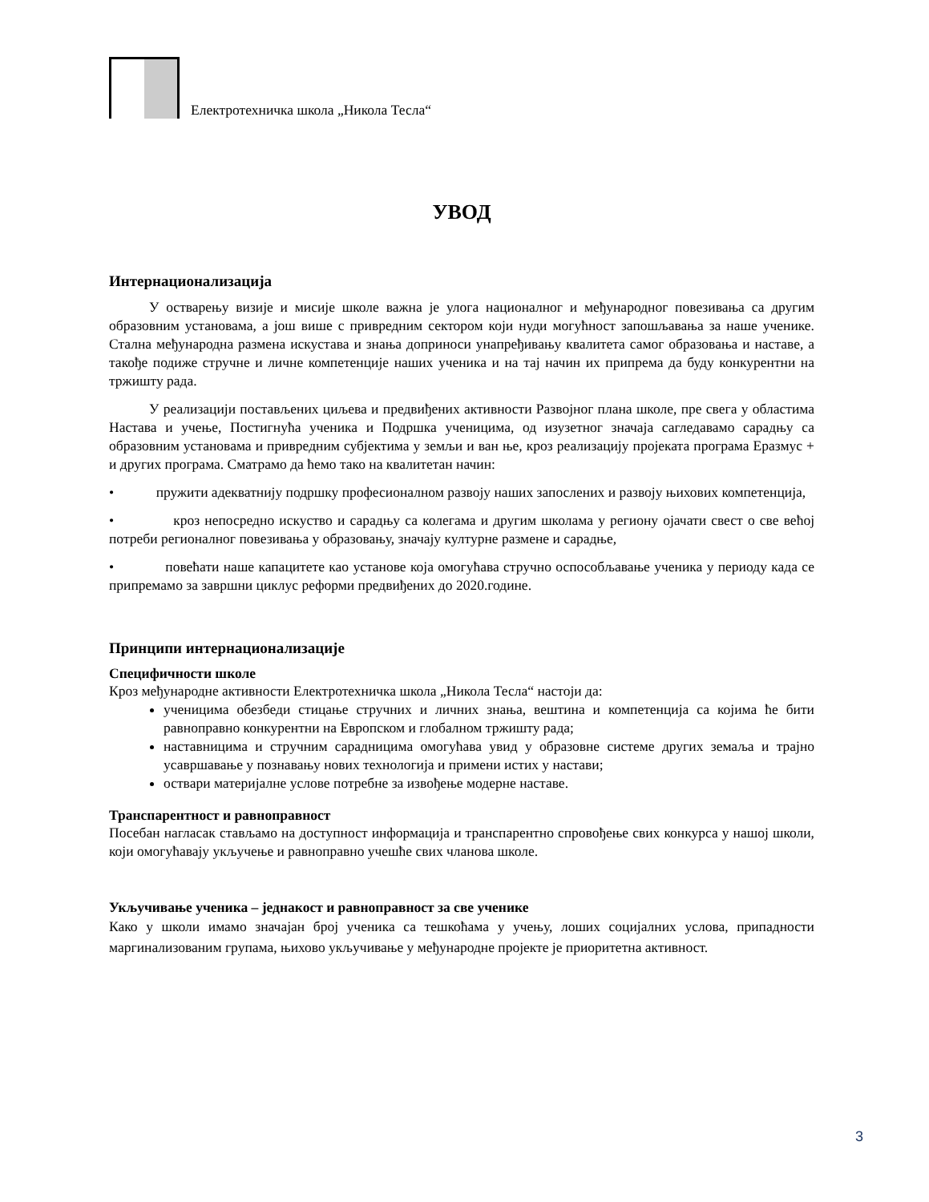Електротехничка школа „Никола Тесла“
УВОД
Интернационализација
У остварењу визије и мисије школе важна је улога националног и међународног повезивања са другим образовним установама, а још више с привредним сектором који нуди могућност запошљавања за наше ученике. Стална међународна размена искустава и знања доприноси унапређивању квалитета самог образовања и наставе, а такође подиже стручне и личне компетенције наших ученика и на тај начин их припрема да буду конкурентни на тржишту рада.
У реализацији постављених циљева и предвиђених активности Развојног плана школе, пре свега у областима Настава и учење, Постигнућа ученика и Подршка ученицима, од изузетног значаја сагледавамо сарадњу са образовним установама и привредним субјектима у земљи и ван ње, кроз реализацију пројеката програма Еразмус + и других програма. Сматрамо да ћемо тако на квалитетан начин:
• пружити адекватнију подршку професионалном развоју наших запослених и развоју њихових компетенција,
• кроз непосредно искуство и сарадњу са колегама и другим школама у региону ојачати свест о све већој потреби регионалног повезивања у образовању, значају културне размене и сарадње,
• повећати наше капацитете као установе која омогућава стручно оспособљавање ученика у периоду када се припремамо за завршни циклус реформи предвиђених до 2020.године.
Принципи интернационализације
Специфичности школе
Кроз међународне активности Електротехничка школа „Никола Тесла“ настоји да:
ученицима обезбеди стицање стручних и личних знања, вештина и компетенција са којима ће бити равноправно конкурентни на Европском и глобалном тржишту рада;
наставницима и стручним сарадницима омогућава увид у образовне системе других земаља и трајно усавршавање у познавању нових технологија и примени истих у настави;
оствари материјалне услове потребне за извођење модерне наставе.
Транспарентност и равноправност
Посебан нагласак стављамо на доступност информација и транспарентно спровођење свих конкурса у нашој школи, који омогућавају укључење и равноправно учешће свих чланова школе.
Укључивање ученика – једнакост и равноправност за све ученике
Како у школи имамо значајан број ученика са тешкоћама у учењу, лоших социјалних услова, припадности маргинализованим групама, њихово укључивање у међународне пројекте је приоритетна активност.
3